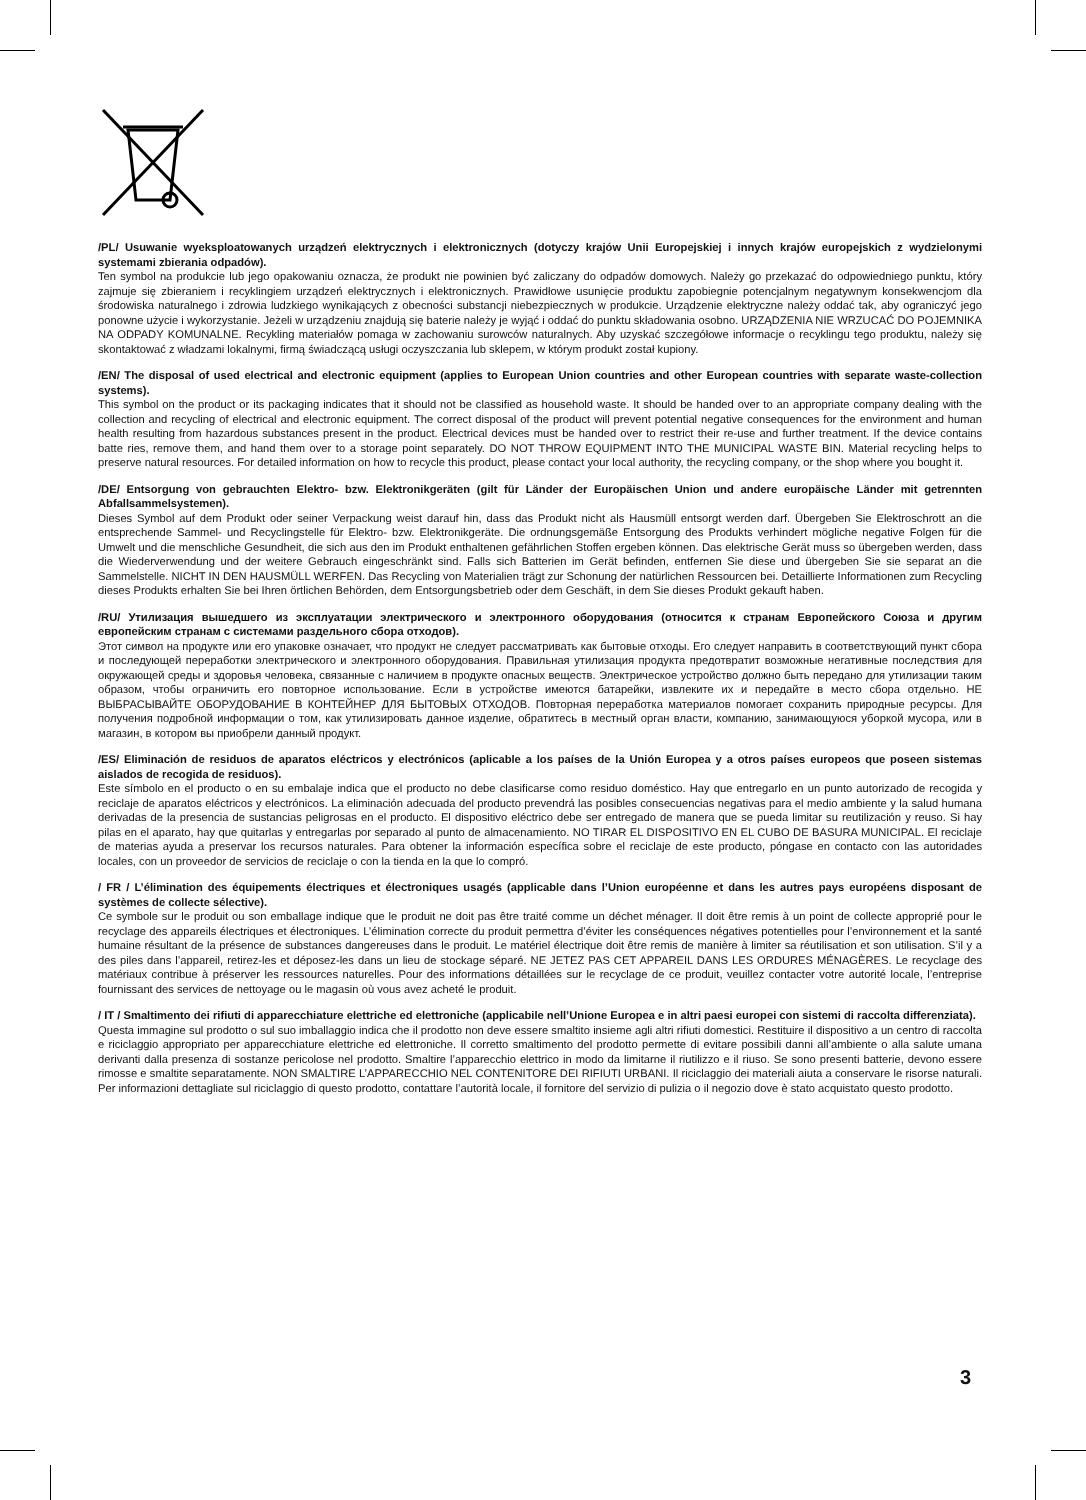/PL/ Usuwanie wyeksploatowanych urządzeń elektrycznych i elektronicznych (dotyczy krajów Unii Europejskiej i innych krajów europejskich z wydzielonymi systemami zbierania odpadów).
Ten symbol na produkcie lub jego opakowaniu oznacza, że produkt nie powinien być zaliczany do odpadów domowych. Należy go przekazać do odpowiedniego punktu, który zajmuje się zbieraniem i recyklingiem urządzeń elektrycznych i elektronicznych. Prawidłowe usunięcie produktu zapobiegnie potencjalnym negatywnym konsekwencjom dla środowiska naturalnego i zdrowia ludzkiego wynikających z obecności substancji niebezpiecznych w produkcie. Urządzenie elektryczne należy oddać tak, aby ograniczyć jego ponowne użycie i wykorzystanie. Jeżeli w urządzeniu znajdują się baterie należy je wyjąć i oddać do punktu składowania osobno. URZĄDZENIA NIE WRZUCAĆ DO POJEMNIKA NA ODPADY KOMUNALNE. Recykling materiałów pomaga w zachowaniu surowców naturalnych. Aby uzyskać szczegółowe informacje o recyklingu tego produktu, należy się skontaktować z władzami lokalnymi, firmą świadczącą usługi oczyszczania lub sklepem, w którym produkt został kupiony.
/EN/ The disposal of used electrical and electronic equipment (applies to European Union countries and other European countries with separate waste-collection systems).
This symbol on the product or its packaging indicates that it should not be classified as household waste. It should be handed over to an appropriate company dealing with the collection and recycling of electrical and electronic equipment. The correct disposal of the product will prevent potential negative consequences for the environment and human health resulting from hazardous substances present in the product. Electrical devices must be handed over to restrict their re-use and further treatment. If the device contains batte ries, remove them, and hand them over to a storage point separately. DO NOT THROW EQUIPMENT INTO THE MUNICIPAL WASTE BIN. Material recycling helps to preserve natural resources. For detailed information on how to recycle this product, please contact your local authority, the recycling company, or the shop where you bought it.
/DE/ Entsorgung von gebrauchten Elektro- bzw. Elektronikgeräten (gilt für Länder der Europäischen Union und andere europäische Länder mit getrennten Abfallsammelsystemen).
Dieses Symbol auf dem Produkt oder seiner Verpackung weist darauf hin, dass das Produkt nicht als Hausmüll entsorgt werden darf. Übergeben Sie Elektroschrott an die entsprechende Sammel- und Recyclingstelle für Elektro- bzw. Elektronikgeräte. Die ordnungsgemäße Entsorgung des Produkts verhindert mögliche negative Folgen für die Umwelt und die menschliche Gesundheit, die sich aus den im Produkt enthaltenen gefährlichen Stoffen ergeben können. Das elektrische Gerät muss so übergeben werden, dass die Wiederverwendung und der weitere Gebrauch eingeschränkt sind. Falls sich Batterien im Gerät befinden, entfernen Sie diese und übergeben Sie sie separat an die Sammelstelle. NICHT IN DEN HAUSMÜLL WERFEN. Das Recycling von Materialien trägt zur Schonung der natürlichen Ressourcen bei. Detaillierte Informationen zum Recycling dieses Produkts erhalten Sie bei Ihren örtlichen Behörden, dem Entsorgungsbetrieb oder dem Geschäft, in dem Sie dieses Produkt gekauft haben.
/RU/ Утилизация вышедшего из эксплуатации электрического и электронного оборудования (относится к странам Европейского Союза и другим европейским странам с системами раздельного сбора отходов).
Этот символ на продукте или его упаковке означает, что продукт не следует рассматривать как бытовые отходы. Его следует направить в соответствующий пункт сбора и последующей переработки электрического и электронного оборудования. Правильная утилизация продукта предотвратит возможные негативные последствия для окружающей среды и здоровья человека, связанные с наличием в продукте опасных веществ. Электрическое устройство должно быть передано для утилизации таким образом, чтобы ограничить его повторное использование. Если в устройстве имеются батарейки, извлеките их и передайте в место сбора отдельно. НЕ ВЫБРАСЫВАЙТЕ ОБОРУДОВАНИЕ В КОНТЕЙНЕР ДЛЯ БЫТОВЫХ ОТХОДОВ. Повторная переработка материалов помогает сохранить природные ресурсы. Для получения подробной информации о том, как утилизировать данное изделие, обратитесь в местный орган власти, компанию, занимающуюся уборкой мусора, или в магазин, в котором вы приобрели данный продукт.
/ES/ Eliminación de residuos de aparatos eléctricos y electrónicos (aplicable a los países de la Unión Europea y a otros países europeos que poseen sistemas aislados de recogida de residuos).
Este símbolo en el producto o en su embalaje indica que el producto no debe clasificarse como residuo doméstico. Hay que entregarlo en un punto autorizado de recogida y reciclaje de aparatos eléctricos y electrónicos. La eliminación adecuada del producto prevendrá las posibles consecuencias negativas para el medio ambiente y la salud humana derivadas de la presencia de sustancias peligrosas en el producto. El dispositivo eléctrico debe ser entregado de manera que se pueda limitar su reutilización y reuso. Si hay pilas en el aparato, hay que quitarlas y entregarlas por separado al punto de almacenamiento. NO TIRAR EL DISPOSITIVO EN EL CUBO DE BASURA MUNICIPAL. El reciclaje de materias ayuda a preservar los recursos naturales. Para obtener la información específica sobre el reciclaje de este producto, póngase en contacto con las autoridades locales, con un proveedor de servicios de reciclaje o con la tienda en la que lo compró.
/ FR / L’élimination des équipements électriques et électroniques usagés (applicable dans l’Union européenne et dans les autres pays européens disposant de systèmes de collecte sélective).
Ce symbole sur le produit ou son emballage indique que le produit ne doit pas être traité comme un déchet ménager. Il doit être remis à un point de collecte approprié pour le recyclage des appareils électriques et électroniques. L’élimination correcte du produit permettra d’éviter les conséquences négatives potentielles pour l’environnement et la santé humaine résultant de la présence de substances dangereuses dans le produit. Le matériel électrique doit être remis de manière à limiter sa réutilisation et son utilisation. S’il y a des piles dans l’appareil, retirez-les et déposez-les dans un lieu de stockage séparé. NE JETEZ PAS CET APPAREIL DANS LES ORDURES MÉNAGÈRES. Le recyclage des matériaux contribue à préserver les ressources naturelles. Pour des informations détaillées sur le recyclage de ce produit, veuillez contacter votre autorité locale, l’entreprise fournissant des services de nettoyage ou le magasin où vous avez acheté le produit.
/ IT / Smaltimento dei rifiuti di apparecchiature elettriche ed elettroniche (applicabile nell’Unione Europea e in altri paesi europei con sistemi di raccolta differenziata).
Questa immagine sul prodotto o sul suo imballaggio indica che il prodotto non deve essere smaltito insieme agli altri rifiuti domestici. Restituire il dispositivo a un centro di raccolta e riciclaggio appropriato per apparecchiature elettriche ed elettroniche. Il corretto smaltimento del prodotto permette di evitare possibili danni all’ambiente o alla salute umana derivanti dalla presenza di sostanze pericolose nel prodotto. Smaltire l’apparecchio elettrico in modo da limitarne il riutilizzo e il riuso. Se sono presenti batterie, devono essere rimosse e smaltite separatamente. NON SMALTIRE L’APPARECCHIO NEL CONTENITORE DEI RIFIUTI URBANI. Il riciclaggio dei materiali aiuta a conservare le risorse naturali. Per informazioni dettagliate sul riciclaggio di questo prodotto, contattare l’autorità locale, il fornitore del servizio di pulizia o il negozio dove è stato acquistato questo prodotto.
3